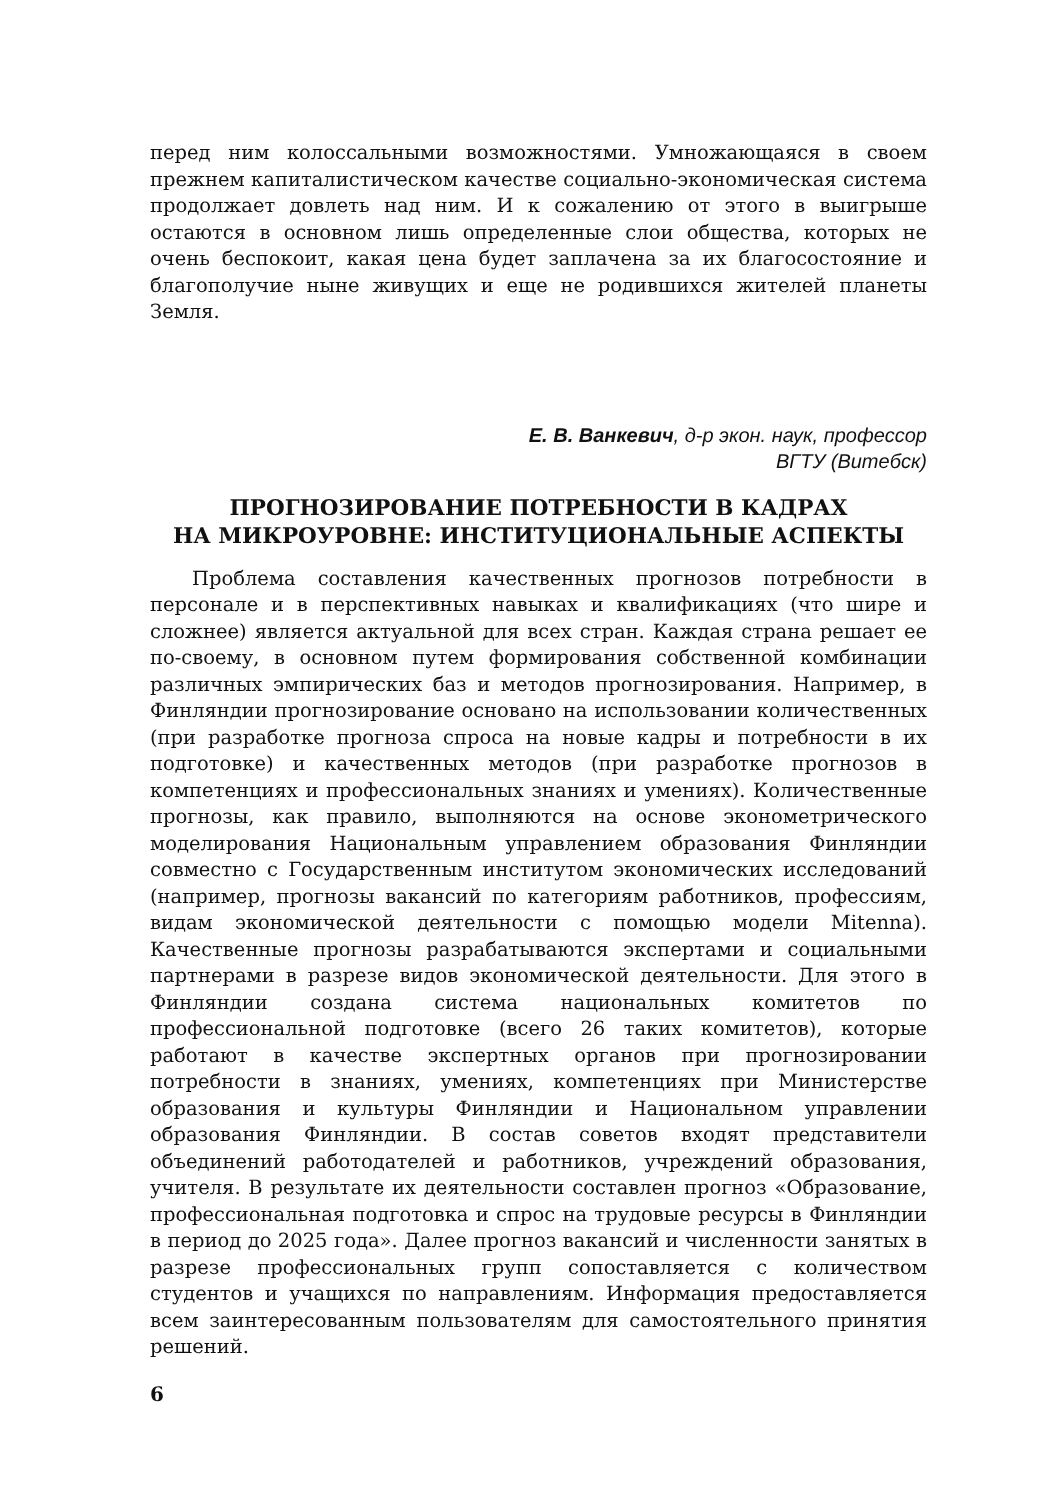перед ним колоссальными возможностями. Умножающаяся в своем прежнем капиталистическом качестве социально-экономическая система продолжает довлеть над ним. И к сожалению от этого в выигрыше остаются в основном лишь определенные слои общества, которых не очень беспокоит, какая цена будет заплачена за их благосостояние и благополучие ныне живущих и еще не родившихся жителей планеты Земля.
Е. В. Ванкевич, д-р экон. наук, профессор
ВГТУ (Витебск)
ПРОГНОЗИРОВАНИЕ ПОТРЕБНОСТИ В КАДРАХ
НА МИКРОУРОВНЕ: ИНСТИТУЦИОНАЛЬНЫЕ АСПЕКТЫ
Проблема составления качественных прогнозов потребности в персонале и в перспективных навыках и квалификациях (что шире и сложнее) является актуальной для всех стран. Каждая страна решает ее по-своему, в основном путем формирования собственной комбинации различных эмпирических баз и методов прогнозирования. Например, в Финляндии прогнозирование основано на использовании количественных (при разработке прогноза спроса на новые кадры и потребности в их подготовке) и качественных методов (при разработке прогнозов в компетенциях и профессиональных знаниях и умениях). Количественные прогнозы, как правило, выполняются на основе эконометрического моделирования Национальным управлением образования Финляндии совместно с Государственным институтом экономических исследований (например, прогнозы вакансий по категориям работников, профессиям, видам экономической деятельности с помощью модели Mitenna). Качественные прогнозы разрабатываются экспертами и социальными партнерами в разрезе видов экономической деятельности. Для этого в Финляндии создана система национальных комитетов по профессиональной подготовке (всего 26 таких комитетов), которые работают в качестве экспертных органов при прогнозировании потребности в знаниях, умениях, компетенциях при Министерстве образования и культуры Финляндии и Национальном управлении образования Финляндии. В состав советов входят представители объединений работодателей и работников, учреждений образования, учителя. В результате их деятельности составлен прогноз «Образование, профессиональная подготовка и спрос на трудовые ресурсы в Финляндии в период до 2025 года». Далее прогноз вакансий и численности занятых в разрезе профессиональных групп сопоставляется с количеством студентов и учащихся по направлениям. Информация предоставляется всем заинтересованным пользователям для самостоятельного принятия решений.
6